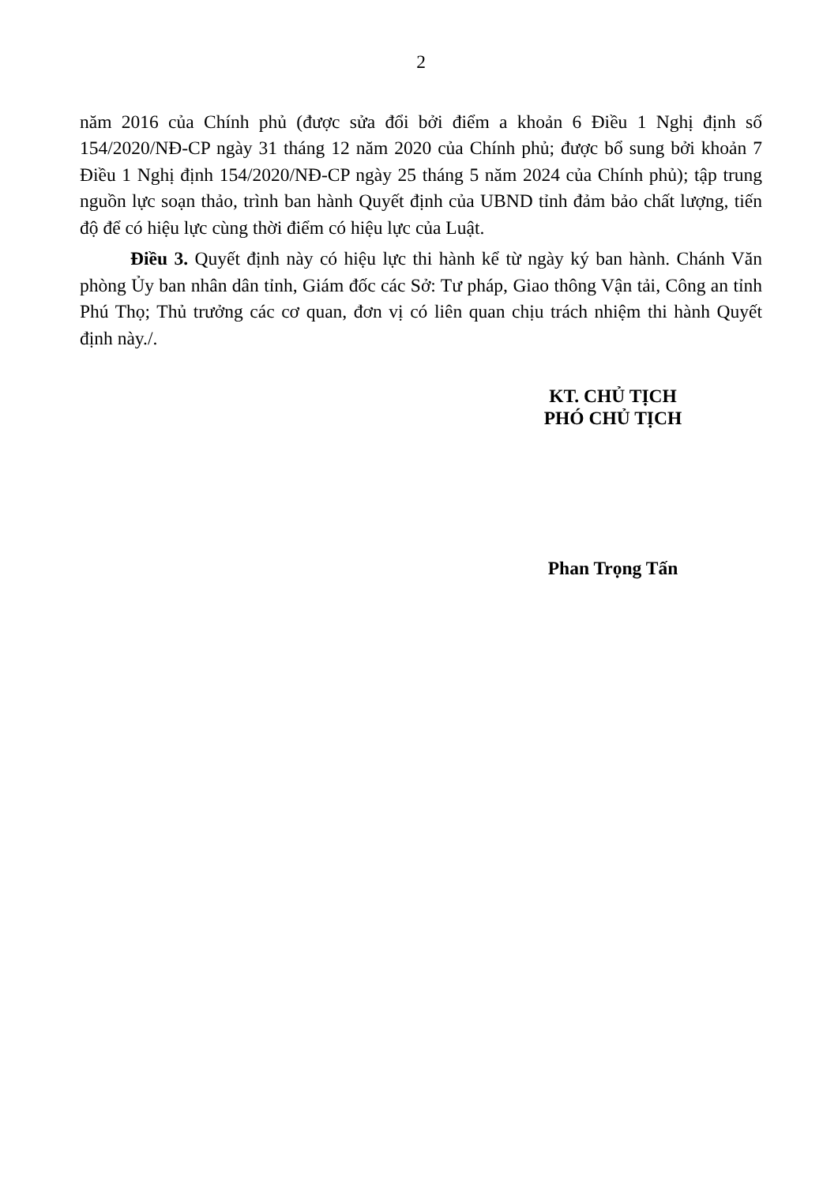2
năm 2016 của Chính phủ (được sửa đổi bởi điểm a khoản 6 Điều 1 Nghị định số 154/2020/NĐ-CP ngày 31 tháng 12 năm 2020 của Chính phủ; được bổ sung bởi khoản 7 Điều 1 Nghị định 154/2020/NĐ-CP ngày 25 tháng 5 năm 2024 của Chính phủ); tập trung nguồn lực soạn thảo, trình ban hành Quyết định của UBND tỉnh đảm bảo chất lượng, tiến độ để có hiệu lực cùng thời điểm có hiệu lực của Luật.
Điều 3. Quyết định này có hiệu lực thi hành kể từ ngày ký ban hành. Chánh Văn phòng Ủy ban nhân dân tỉnh, Giám đốc các Sở: Tư pháp, Giao thông Vận tải, Công an tỉnh Phú Thọ; Thủ trưởng các cơ quan, đơn vị có liên quan chịu trách nhiệm thi hành Quyết định này./.
KT. CHỦ TỊCH
PHÓ CHỦ TỊCH
Phan Trọng Tấn